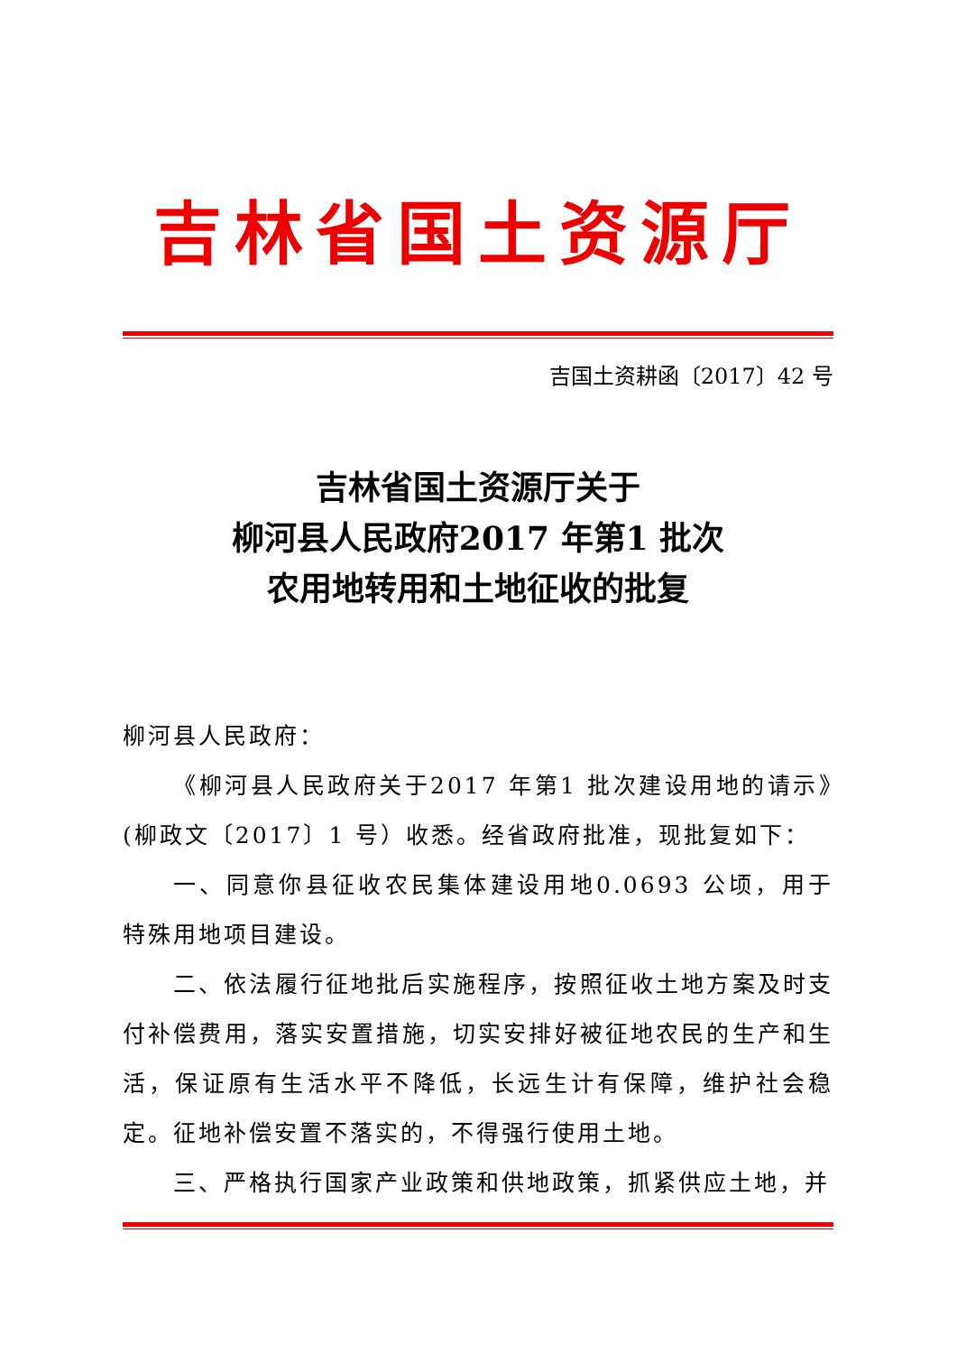吉林省国土资源厅
吉国土资耕函〔2017〕42 号
吉林省国土资源厅关于
柳河县人民政府2017 年第1 批次
农用地转用和土地征收的批复
柳河县人民政府：
《柳河县人民政府关于2017 年第1 批次建设用地的请示》(柳政文〔2017〕1 号）收悉。经省政府批准，现批复如下：
一、同意你县征收农民集体建设用地0.0693 公顷，用于特殊用地项目建设。
二、依法履行征地批后实施程序，按照征收土地方案及时支付补偿费用，落实安置措施，切实安排好被征地农民的生产和生活，保证原有生活水平不降低，长远生计有保障，维护社会稳定。征地补偿安置不落实的，不得强行使用土地。
三、严格执行国家产业政策和供地政策，抓紧供应土地，并